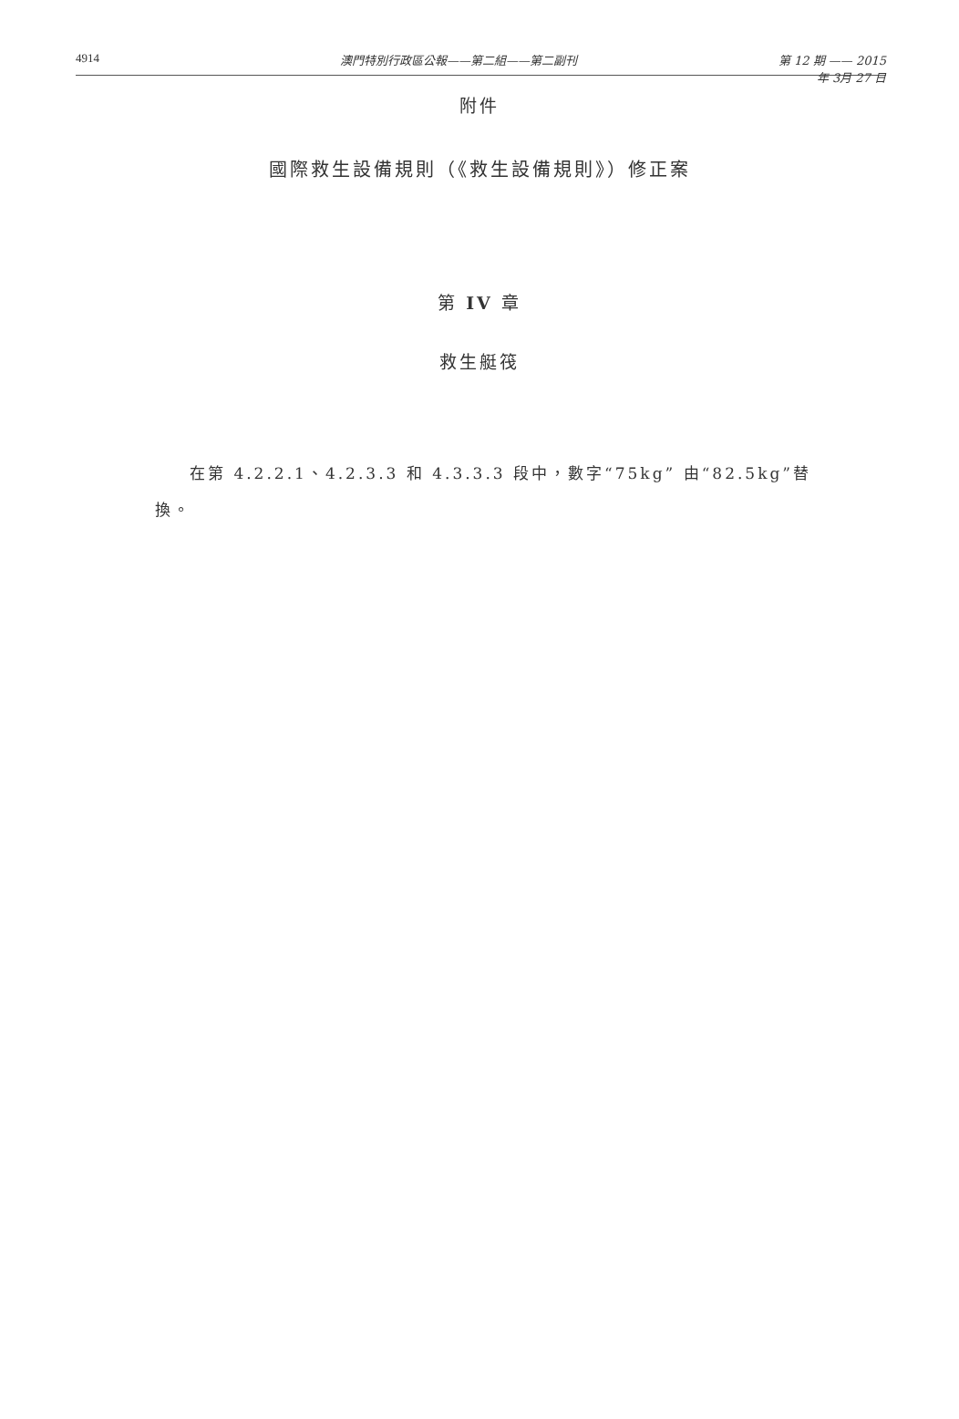4914 澳門特別行政區公報——第二組——第二副刊 第 12 期 —— 2015 年 3月 27 日
附件
國際救生設備規則（《救生設備規則》）修正案
第 IV 章
救生艇筏
在第 4.2.2.1、4.2.3.3 和 4.3.3.3 段中，數字“75kg” 由“82.5kg”替換。